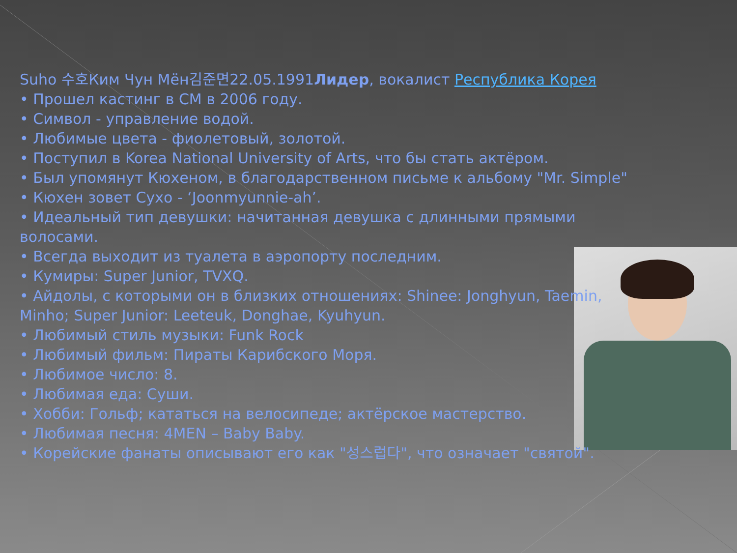Suho 수호Ким Чун Мён김준면22.05.1991Лидер, вокалист Республика Корея
• Прошел кастинг в СМ в 2006 году.
• Символ - управление водой.
• Любимые цвета - фиолетовый, золотой.
• Поступил в Korea National University of Arts, что бы стать актёром.
• Был упомянут Кюхеном, в благодарственном письме к альбому "Mr. Simple"
• Кюхен зовет Сухо - ‘Joonmyunnie-ah’.
• Идеальный тип девушки: начитанная девушка с длинными прямыми волосами.
• Всегда выходит из туалета в аэропорту последним.
• Кумиры: Super Junior, TVXQ.
• Айдолы, с которыми он в близких отношениях: Shinee: Jonghyun, Taemin, Minho; Super Junior: Leeteuk, Donghae, Kyuhyun.
• Любимый стиль музыки: Funk Rock
• Любимый фильм: Пираты Карибского Моря.
• Любимое число: 8.
• Любимая еда: Суши.
• Хобби: Гольф; кататься на велосипеде; актёрское мастерство.
• Любимая песня: 4MEN – Baby Baby.
• Корейские фанаты описывают его как "성스럽다", что означает "святой".